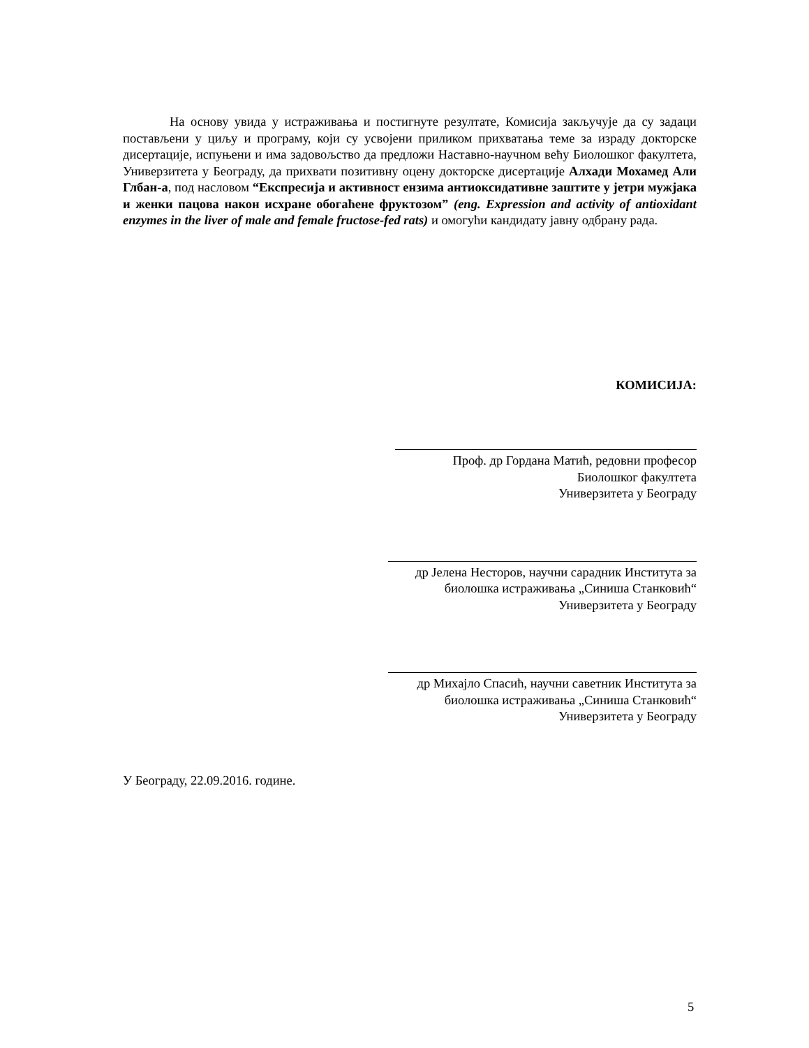На основу увида у истраживања и постигнуте резултате, Комисија закључује да су задаци постављени у циљу и програму, који су усвојени приликом прихватања теме за израду докторске дисертације, испуњени и има задовољство да предложи Наставно-научном већу Биолошког факултета, Универзитета у Београду, да прихвати позитивну оцену докторске дисертације Алхади Мохамед Али Глбан-а, под насловом “Експресија и активност ензима антиоксидативне заштите у јетри мужјака и женки пацова након исхране обогаћене фруктозом” (eng. Expression and activity of antioxidant enzymes in the liver of male and female fructose-fed rats) и омогући кандидату јавну одбрану рада.
КОМИСИЈА:
Проф. др Гордана Матић, редовни професор
Биолошког факултета
Универзитета у Београду
др Јелена Несторов, научни сарадник Института за
биолошка истраживања „Синиша Станковић“
Универзитета у Београду
др Михајло Спасић, научни саветник Института за
биолошка истраживања „Синиша Станковић“
Универзитета у Београду
У Београду, 22.09.2016. године.
5